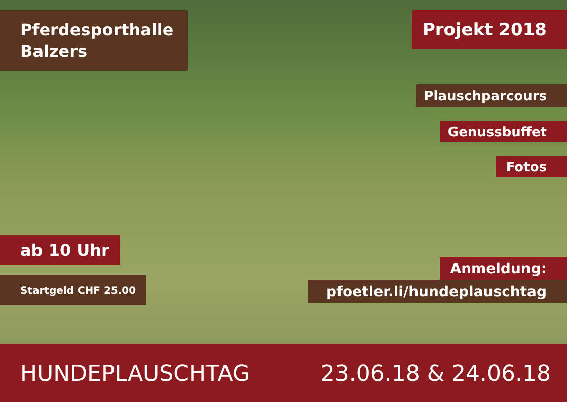Pferdesporthalle
Balzers
Projekt 2018
Plauschparcours
Genussbuffet
Fotos
ab 10 Uhr
Startgeld CHF 25.00
Anmeldung:
pfoetler.li/hundeplauschtag
HUNDEPLAUSCHTAG 23.06.18 & 24.06.18